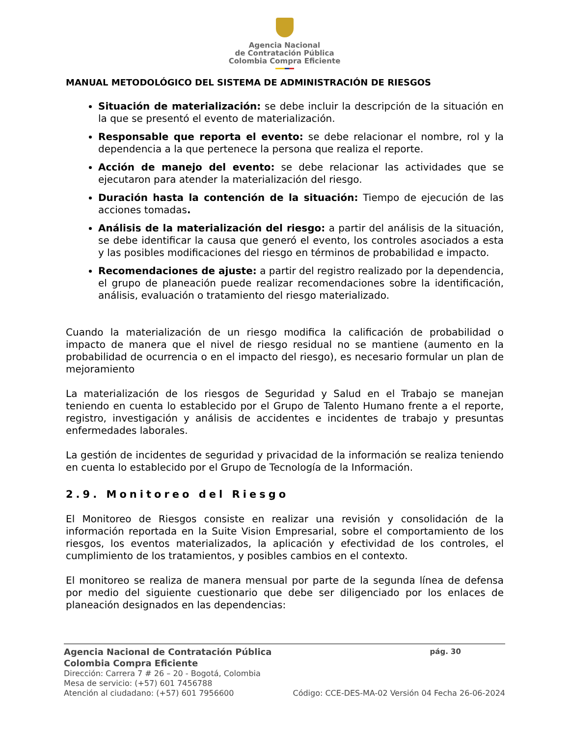Agencia Nacional
de Contratación Pública
Colombia Compra Eficiente
MANUAL METODOLÓGICO DEL SISTEMA DE ADMINISTRACIÓN DE RIESGOS
Situación de materialización: se debe incluir la descripción de la situación en la que se presentó el evento de materialización.
Responsable que reporta el evento: se debe relacionar el nombre, rol y la dependencia a la que pertenece la persona que realiza el reporte.
Acción de manejo del evento: se debe relacionar las actividades que se ejecutaron para atender la materialización del riesgo.
Duración hasta la contención de la situación: Tiempo de ejecución de las acciones tomadas.
Análisis de la materialización del riesgo: a partir del análisis de la situación, se debe identificar la causa que generó el evento, los controles asociados a esta y las posibles modificaciones del riesgo en términos de probabilidad e impacto.
Recomendaciones de ajuste: a partir del registro realizado por la dependencia, el grupo de planeación puede realizar recomendaciones sobre la identificación, análisis, evaluación o tratamiento del riesgo materializado.
Cuando la materialización de un riesgo modifica la calificación de probabilidad o impacto de manera que el nivel de riesgo residual no se mantiene (aumento en la probabilidad de ocurrencia o en el impacto del riesgo), es necesario formular un plan de mejoramiento
La materialización de los riesgos de Seguridad y Salud en el Trabajo se manejan teniendo en cuenta lo establecido por el Grupo de Talento Humano frente a el reporte, registro, investigación y análisis de accidentes e incidentes de trabajo y presuntas enfermedades laborales.
La gestión de incidentes de seguridad y privacidad de la información se realiza teniendo en cuenta lo establecido por el Grupo de Tecnología de la Información.
2.9. Monitoreo del Riesgo
El Monitoreo de Riesgos consiste en realizar una revisión y consolidación de la información reportada en la Suite Vision Empresarial, sobre el comportamiento de los riesgos, los eventos materializados, la aplicación y efectividad de los controles, el cumplimiento de los tratamientos, y posibles cambios en el contexto.
El monitoreo se realiza de manera mensual por parte de la segunda línea de defensa por medio del siguiente cuestionario que debe ser diligenciado por los enlaces de planeación designados en las dependencias:
Agencia Nacional de Contratación Pública pág. 30
Colombia Compra Eficiente
Dirección: Carrera 7 # 26 – 20 - Bogotá, Colombia
Mesa de servicio: (+57) 601 7456788
Atención al ciudadano: (+57) 601 7956600 Código: CCE-DES-MA-02 Versión 04 Fecha 26-06-2024